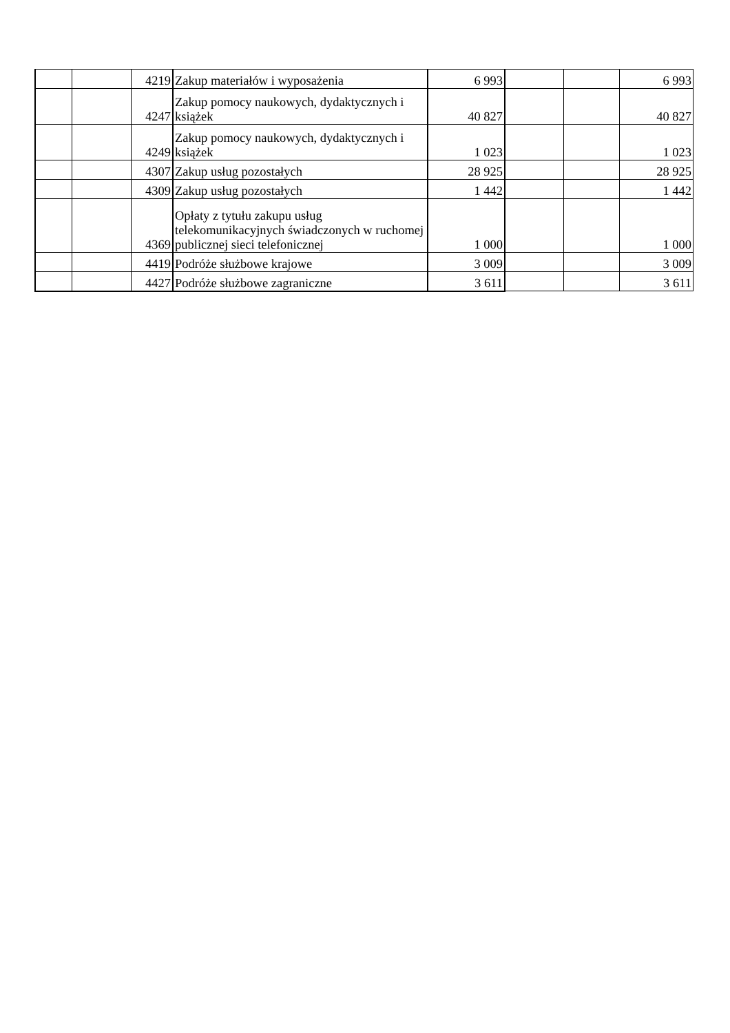| | | 4219 | Zakup materiałów i wyposażenia | 6 993 | | | 6 993 |
| | | 4247 | Zakup pomocy naukowych, dydaktycznych i książek | 40 827 | | | 40 827 |
| | | 4249 | Zakup pomocy naukowych, dydaktycznych i książek | 1 023 | | | 1 023 |
| | | 4307 | Zakup usług pozostałych | 28 925 | | | 28 925 |
| | | 4309 | Zakup usług pozostałych | 1 442 | | | 1 442 |
| | | 4369 | Opłaty z tytułu zakupu usług telekomunikacyjnych świadczonych w ruchomej publicznej sieci telefonicznej | 1 000 | | | 1 000 |
| | | 4419 | Podróże służbowe krajowe | 3 009 | | | 3 009 |
| | | 4427 | Podróże służbowe zagraniczne | 3 611 | | | 3 611 |